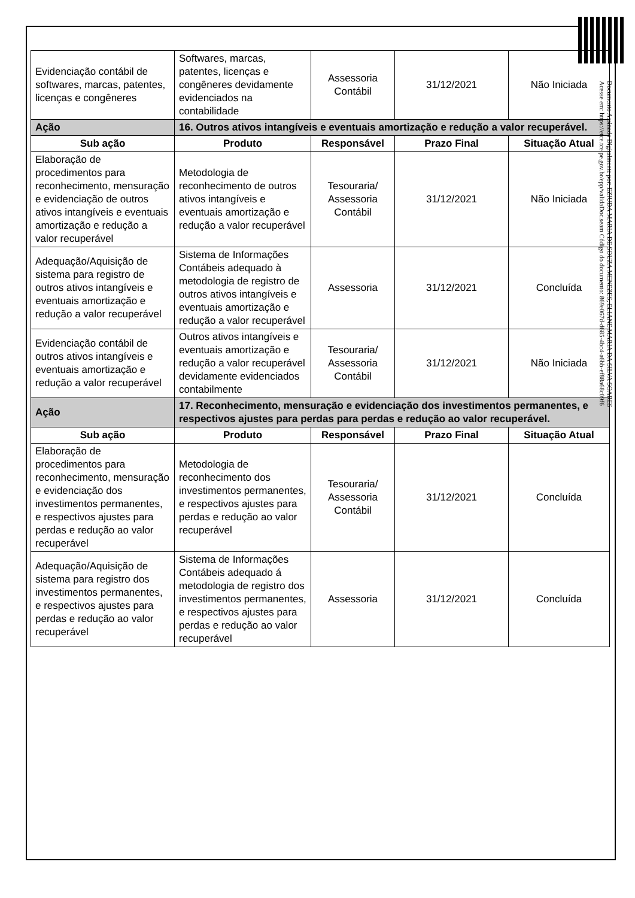| Evidenciação contábil de softwares, marcas, patentes, licenças e congêneres | Softwares, marcas, patentes, licenças e congêneres devidamente evidenciados na contabilidade | Assessoria Contábil | 31/12/2021 | Não Iniciada |
| Ação | 16. Outros ativos intangíveis e eventuais amortização e redução a valor recuperável. | | | |
| Sub ação | Produto | Responsável | Prazo Final | Situação Atual |
| Elaboração de procedimentos para reconhecimento, mensuração e evidenciação de outros ativos intangíveis e eventuais amortização e redução a valor recuperável | Metodologia de reconhecimento de outros ativos intangíveis e eventuais amortização e redução a valor recuperável | Tesouraria/ Assessoria Contábil | 31/12/2021 | Não Iniciada |
| Adequação/Aquisição de sistema para registro de outros ativos intangíveis e eventuais amortização e redução a valor recuperável | Sistema de Informações Contábeis adequado à metodologia de registro de outros ativos intangíveis e eventuais amortização e redução a valor recuperável | Assessoria | 31/12/2021 | Concluída |
| Evidenciação contábil de outros ativos intangíveis e eventuais amortização e redução a valor recuperável | Outros ativos intangíveis e eventuais amortização e redução a valor recuperável devidamente evidenciados contabilmente | Tesouraria/ Assessoria Contábil | 31/12/2021 | Não Iniciada |
| Ação | 17. Reconhecimento, mensuração e evidenciação dos investimentos permanentes, e respectivos ajustes para perdas para perdas e redução ao valor recuperável. | | | |
| Sub ação | Produto | Responsável | Prazo Final | Situação Atual |
| Elaboração de procedimentos para reconhecimento, mensuração e evidenciação dos investimentos permanentes, e respectivos ajustes para perdas e redução ao valor recuperável | Metodologia de reconhecimento dos investimentos permanentes, e respectivos ajustes para perdas e redução ao valor recuperável | Tesouraria/ Assessoria Contábil | 31/12/2021 | Concluída |
| Adequação/Aquisição de sistema para registro dos investimentos permanentes, e respectivos ajustes para perdas e redução ao valor recuperável | Sistema de Informações Contábeis adequado á metodologia de registro dos investimentos permanentes, e respectivos ajustes para perdas e redução ao valor recuperável | Assessoria | 31/12/2021 | Concluída |
Documento Assinado Digitalmente por: EZIUDA MARIA DE SOUZA MENEZES, ELIANE MARIA DA SILVA SOARES
Acesse em: https://etce.tce.pe.gov.br/epp/validaDoc.seam Código do documento: 869e067d-d685-4bc4-a6bb-ef88a68c09f6